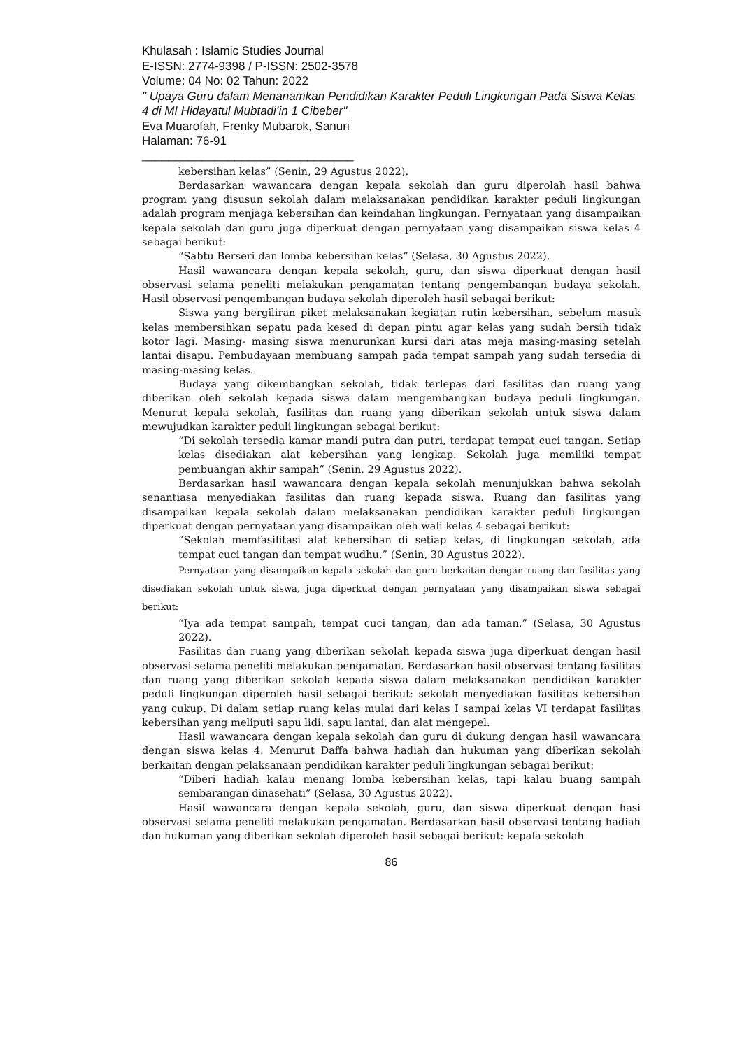Khulasah : Islamic Studies Journal
E-ISSN: 2774-9398 / P-ISSN: 2502-3578
Volume: 04 No: 02 Tahun: 2022
" Upaya Guru dalam Menanamkan Pendidikan Karakter Peduli Lingkungan Pada Siswa Kelas 4 di MI Hidayatul Mubtadi’in 1 Cibeber"
Eva Muarofah, Frenky Mubarok, Sanuri
Halaman: 76-91
________________________________
kebersihan kelas” (Senin, 29 Agustus 2022).
Berdasarkan wawancara dengan kepala sekolah dan guru diperolah hasil bahwa program yang disusun sekolah dalam melaksanakan pendidikan karakter peduli lingkungan adalah program menjaga kebersihan dan keindahan lingkungan. Pernyataan yang disampaikan kepala sekolah dan guru juga diperkuat dengan pernyataan yang disampaikan siswa kelas 4 sebagai berikut:
“Sabtu Berseri dan lomba kebersihan kelas” (Selasa, 30 Agustus 2022).
Hasil wawancara dengan kepala sekolah, guru, dan siswa diperkuat dengan hasil observasi selama peneliti melakukan pengamatan tentang pengembangan budaya sekolah. Hasil observasi pengembangan budaya sekolah diperoleh hasil sebagai berikut:
Siswa yang bergiliran piket melaksanakan kegiatan rutin kebersihan, sebelum masuk kelas membersihkan sepatu pada kesed di depan pintu agar kelas yang sudah bersih tidak kotor lagi. Masing- masing siswa menurunkan kursi dari atas meja masing-masing setelah lantai disapu. Pembudayaan membuang sampah pada tempat sampah yang sudah tersedia di masing-masing kelas.
Budaya yang dikembangkan sekolah, tidak terlepas dari fasilitas dan ruang yang diberikan oleh sekolah kepada siswa dalam mengembangkan budaya peduli lingkungan. Menurut kepala sekolah, fasilitas dan ruang yang diberikan sekolah untuk siswa dalam mewujudkan karakter peduli lingkungan sebagai berikut:
“Di sekolah tersedia kamar mandi putra dan putri, terdapat tempat cuci tangan. Setiap kelas disediakan alat kebersihan yang lengkap. Sekolah juga memiliki tempat pembuangan akhir sampah” (Senin, 29 Agustus 2022).
Berdasarkan hasil wawancara dengan kepala sekolah menunjukkan bahwa sekolah senantiasa menyediakan fasilitas dan ruang kepada siswa. Ruang dan fasilitas yang disampaikan kepala sekolah dalam melaksanakan pendidikan karakter peduli lingkungan diperkuat dengan pernyataan yang disampaikan oleh wali kelas 4 sebagai berikut:
“Sekolah memfasilitasi alat kebersihan di setiap kelas, di lingkungan sekolah, ada tempat cuci tangan dan tempat wudhu.” (Senin, 30 Agustus 2022).
Pernyataan yang disampaikan kepala sekolah dan guru berkaitan dengan ruang dan fasilitas yang disediakan sekolah untuk siswa, juga diperkuat dengan pernyataan yang disampaikan siswa sebagai berikut:
“Iya ada tempat sampah, tempat cuci tangan, dan ada taman.” (Selasa, 30 Agustus 2022).
Fasilitas dan ruang yang diberikan sekolah kepada siswa juga diperkuat dengan hasil observasi selama peneliti melakukan pengamatan. Berdasarkan hasil observasi tentang fasilitas dan ruang yang diberikan sekolah kepada siswa dalam melaksanakan pendidikan karakter peduli lingkungan diperoleh hasil sebagai berikut: sekolah menyediakan fasilitas kebersihan yang cukup. Di dalam setiap ruang kelas mulai dari kelas I sampai kelas VI terdapat fasilitas kebersihan yang meliputi sapu lidi, sapu lantai, dan alat mengepel.
Hasil wawancara dengan kepala sekolah dan guru di dukung dengan hasil wawancara dengan siswa kelas 4. Menurut Daffa bahwa hadiah dan hukuman yang diberikan sekolah berkaitan dengan pelaksanaan pendidikan karakter peduli lingkungan sebagai berikut:
“Diberi hadiah kalau menang lomba kebersihan kelas, tapi kalau buang sampah sembarangan dinasehati” (Selasa, 30 Agustus 2022).
Hasil wawancara dengan kepala sekolah, guru, dan siswa diperkuat dengan hasi observasi selama peneliti melakukan pengamatan. Berdasarkan hasil observasi tentang hadiah dan hukuman yang diberikan sekolah diperoleh hasil sebagai berikut: kepala sekolah
86